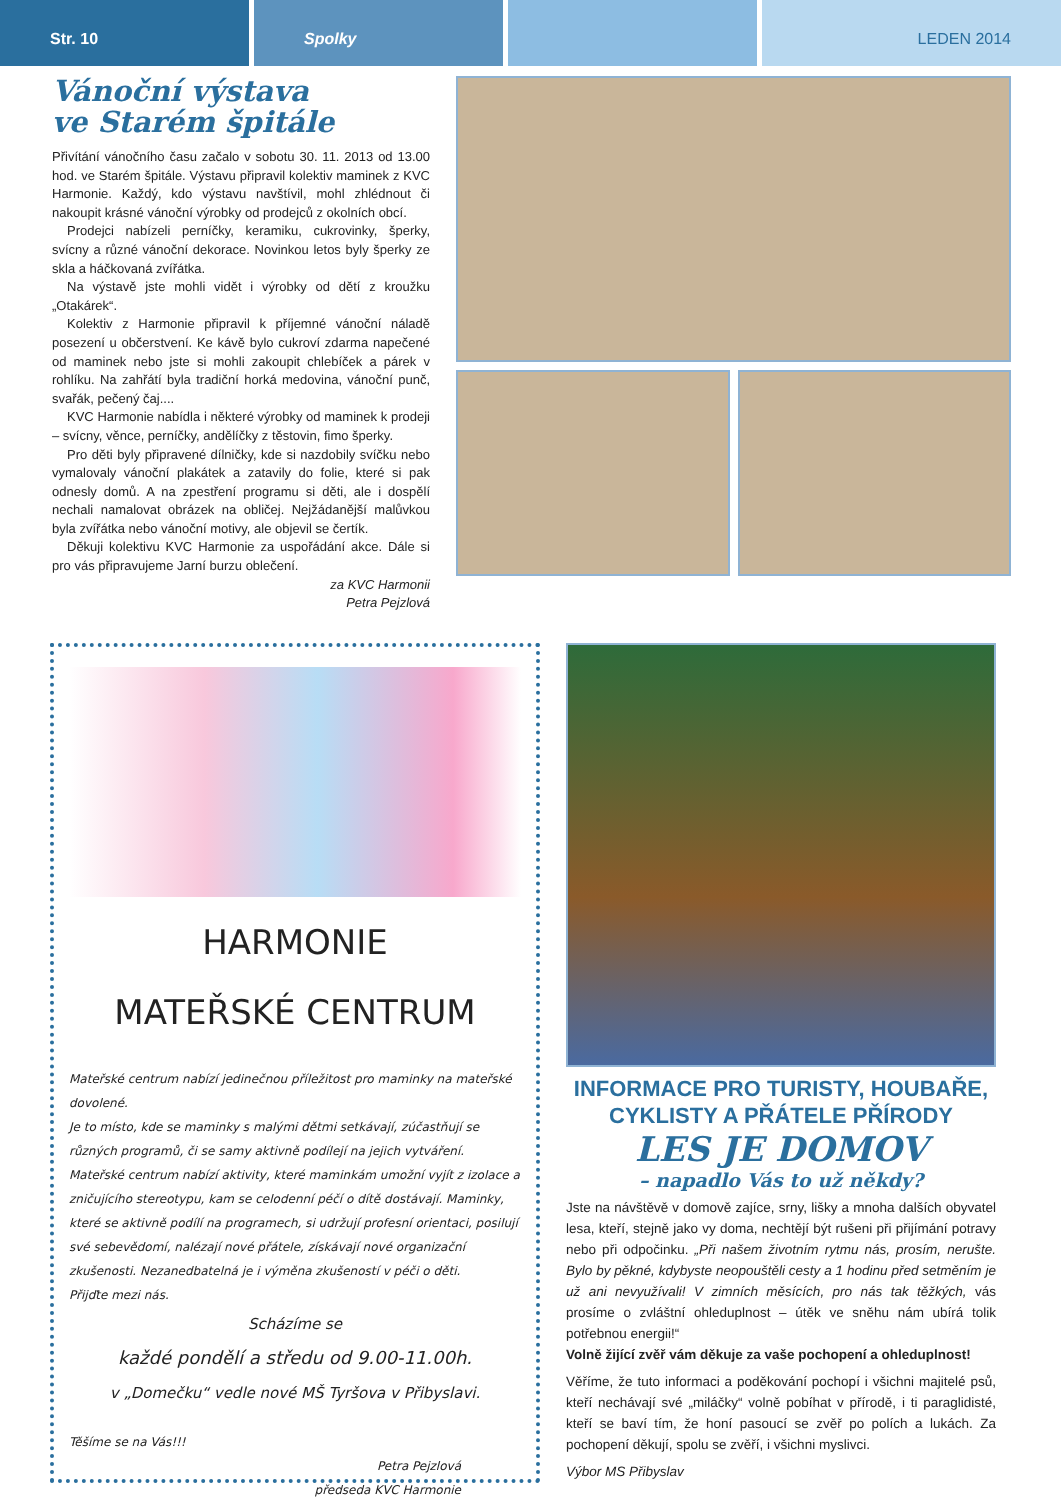Str. 10 Spolky LEDEN 2014
Vánoční výstava
ve Starém špitále
Přivítání vánočního času začalo v sobotu 30. 11. 2013 od 13.00 hod. ve Starém špitále. Výstavu připravil kolektiv maminek z KVC Harmonie. Každý, kdo výstavu navštívil, mohl zhlédnout či nakoupit krásné vánoční výrobky od prodejců z okolních obcí.
Prodejci nabízeli perníčky, keramiku, cukrovinky, šperky, svícny a různé vánoční dekorace. Novinkou letos byly šperky ze skla a háčkovaná zvířátka.
Na výstavě jste mohli vidět i výrobky od dětí z kroužku „Otakárek“.
Kolektiv z Harmonie připravil k příjemné vánoční náladě posezení u občerstvení. Ke kávě bylo cukroví zdarma napečené od maminek nebo jste si mohli zakoupit chlebíček a párek v rohlíku. Na zahřátí byla tradiční horká medovina, vánoční punč, svařák, pečený čaj....
KVC Harmonie nabídla i některé výrobky od maminek k prodeji – svícny, věnce, perníčky, andělíčky z těstovin, fimo šperky.
Pro děti byly připravené dílničky, kde si nazdobily svíčku nebo vymalovaly vánoční plakátek a zatavily do folie, které si pak odnesly domů. A na zpestření programu si děti, ale i dospělí nechali namalovat obrázek na obličej. Nejžádanější malůvkou byla zvířátka nebo vánoční motivy, ale objevil se čertík.
Děkuji kolektivu KVC Harmonie za uspořádání akce. Dále si pro vás připravujeme Jarní burzu oblečení.
za KVC Harmonii
Petra Pejzlová
HARMONIE
MATEŘSKÉ CENTRUM
Mateřské centrum nabízí jedinečnou příležitost pro maminky na mateřské dovolené.
Je to místo, kde se maminky s malými dětmi setkávají, zúčastňují se různých programů, či se samy aktivně podílejí na jejich vytváření. Mateřské centrum nabízí aktivity, které maminkám umožní vyjít z izolace a zničujícího stereotypu, kam se celodenní péčí o dítě dostávají. Maminky, které se aktivně podílí na programech, si udržují profesní orientaci, posilují své sebevědomí, nalézají nové přátele, získávají nové organizační zkušenosti. Nezanedbatelná je i výměna zkušeností v péči o děti.
Přijďte mezi nás.
Scházíme se
každé pondělí a středu od 9.00-11.00h.
v „Domečku“ vedle nové MŠ Tyršova v Přibyslavi.
Těšíme se na Vás!!!
Petra Pejzlová
předseda KVC Harmonie
INFORMACE PRO TURISTY, HOUBAŘE,
CYKLISTY A PŘÁTELE PŘÍRODY
LES JE DOMOV
– napadlo Vás to už někdy?
Jste na návštěvě v domově zajíce, srny, lišky a mnoha dalších obyvatel lesa, kteří, stejně jako vy doma, nechtějí být rušeni při přijímání potravy nebo při odpočinku. „Při našem životním rytmu nás, prosím, nerušte. Bylo by pěkné, kdybyste neopouštěli cesty a 1 hodinu před setměním je už ani nevyužívali! V zimních měsících, pro nás tak těžkých, vás prosíme o zvláštní ohleduplnost – útěk ve sněhu nám ubírá tolik potřebnou energii!“
Volně žijící zvěř vám děkuje za vaše pochopení a ohleduplnost!
Věříme, že tuto informaci a poděkování pochopí i všichni majitelé psů, kteří nechávají své „miláčky“ volně pobíhat v přírodě, i ti paraglidisté, kteří se baví tím, že honí pasoucí se zvěř po polích a lukách. Za pochopení děkují, spolu se zvěří, i všichni myslivci.
Výbor MS Přibyslav